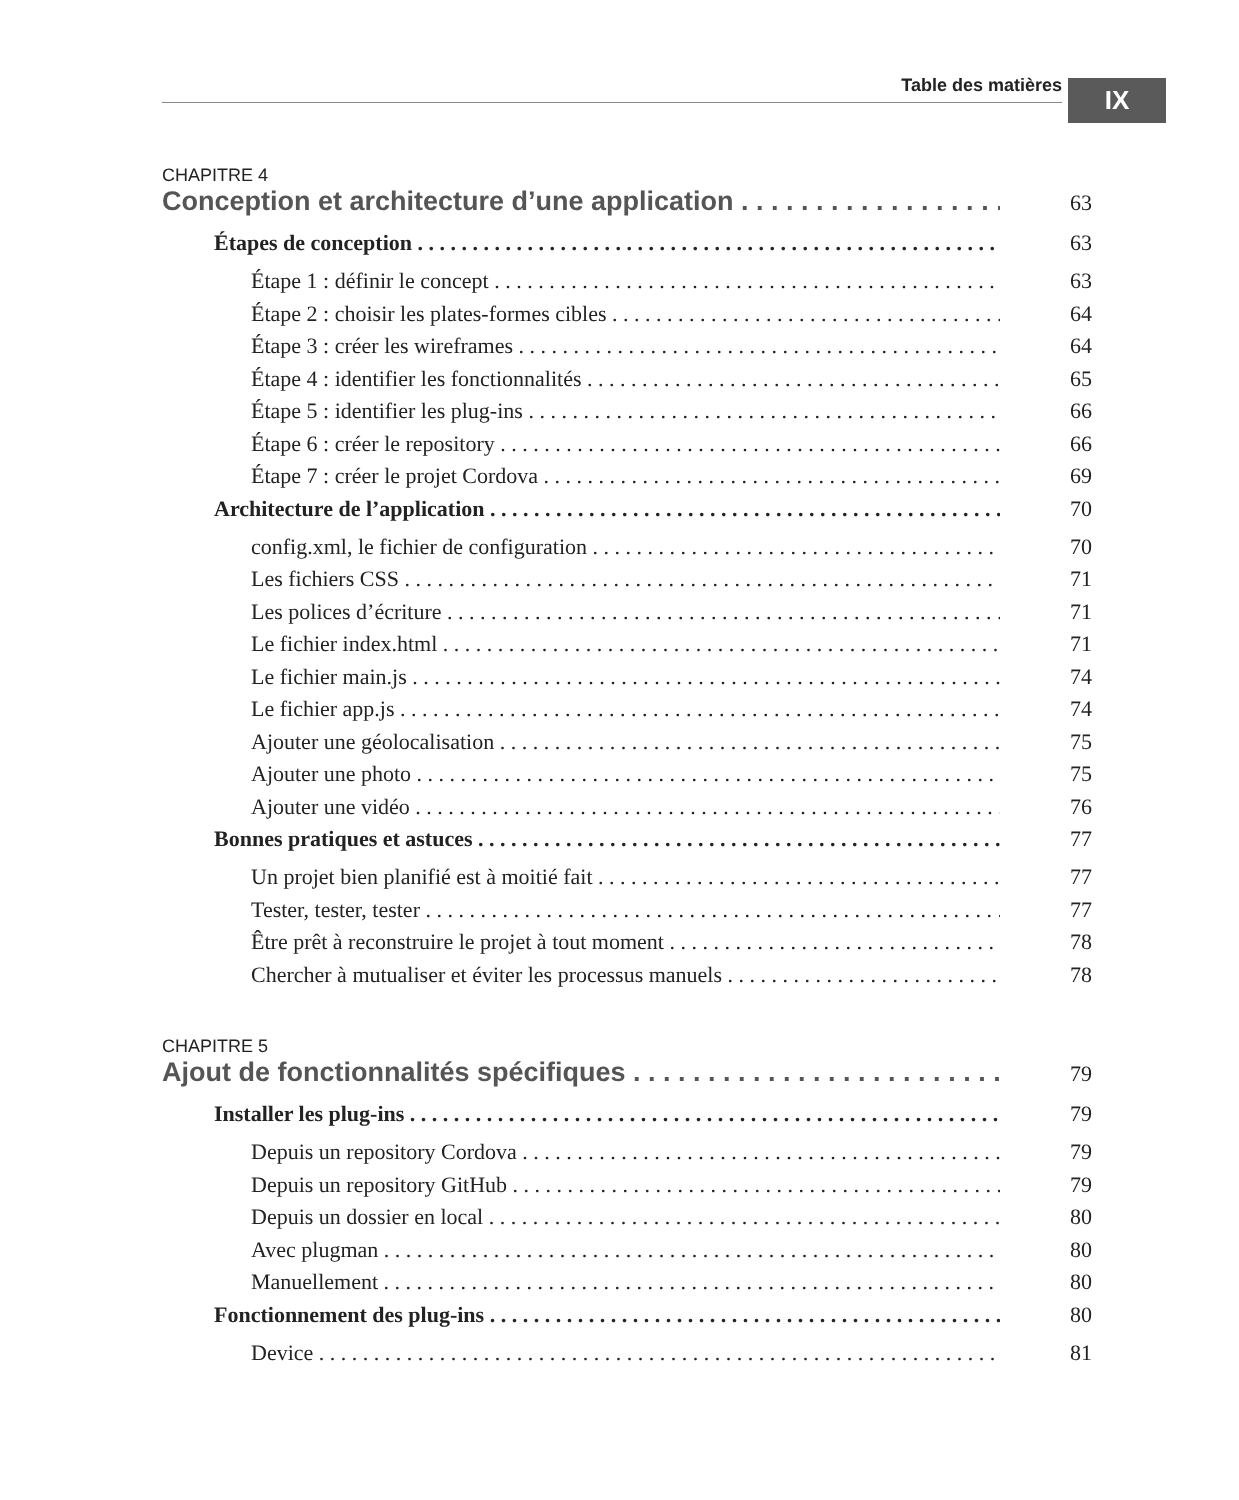Table des matières IX
CHAPITRE 4
Conception et architecture d’une application 63
Étapes de conception 63
Étape 1 : définir le concept 63
Étape 2 : choisir les plates-formes cibles 64
Étape 3 : créer les wireframes 64
Étape 4 : identifier les fonctionnalités 65
Étape 5 : identifier les plug-ins 66
Étape 6 : créer le repository 66
Étape 7 : créer le projet Cordova 69
Architecture de l’application 70
config.xml, le fichier de configuration 70
Les fichiers CSS 71
Les polices d’écriture 71
Le fichier index.html 71
Le fichier main.js 74
Le fichier app.js 74
Ajouter une géolocalisation 75
Ajouter une photo 75
Ajouter une vidéo 76
Bonnes pratiques et astuces 77
Un projet bien planifié est à moitié fait 77
Tester, tester, tester 77
Être prêt à reconstruire le projet à tout moment 78
Chercher à mutualiser et éviter les processus manuels 78
CHAPITRE 5
Ajout de fonctionnalités spécifiques 79
Installer les plug-ins 79
Depuis un repository Cordova 79
Depuis un repository GitHub 79
Depuis un dossier en local 80
Avec plugman 80
Manuellement 80
Fonctionnement des plug-ins 80
Device 81